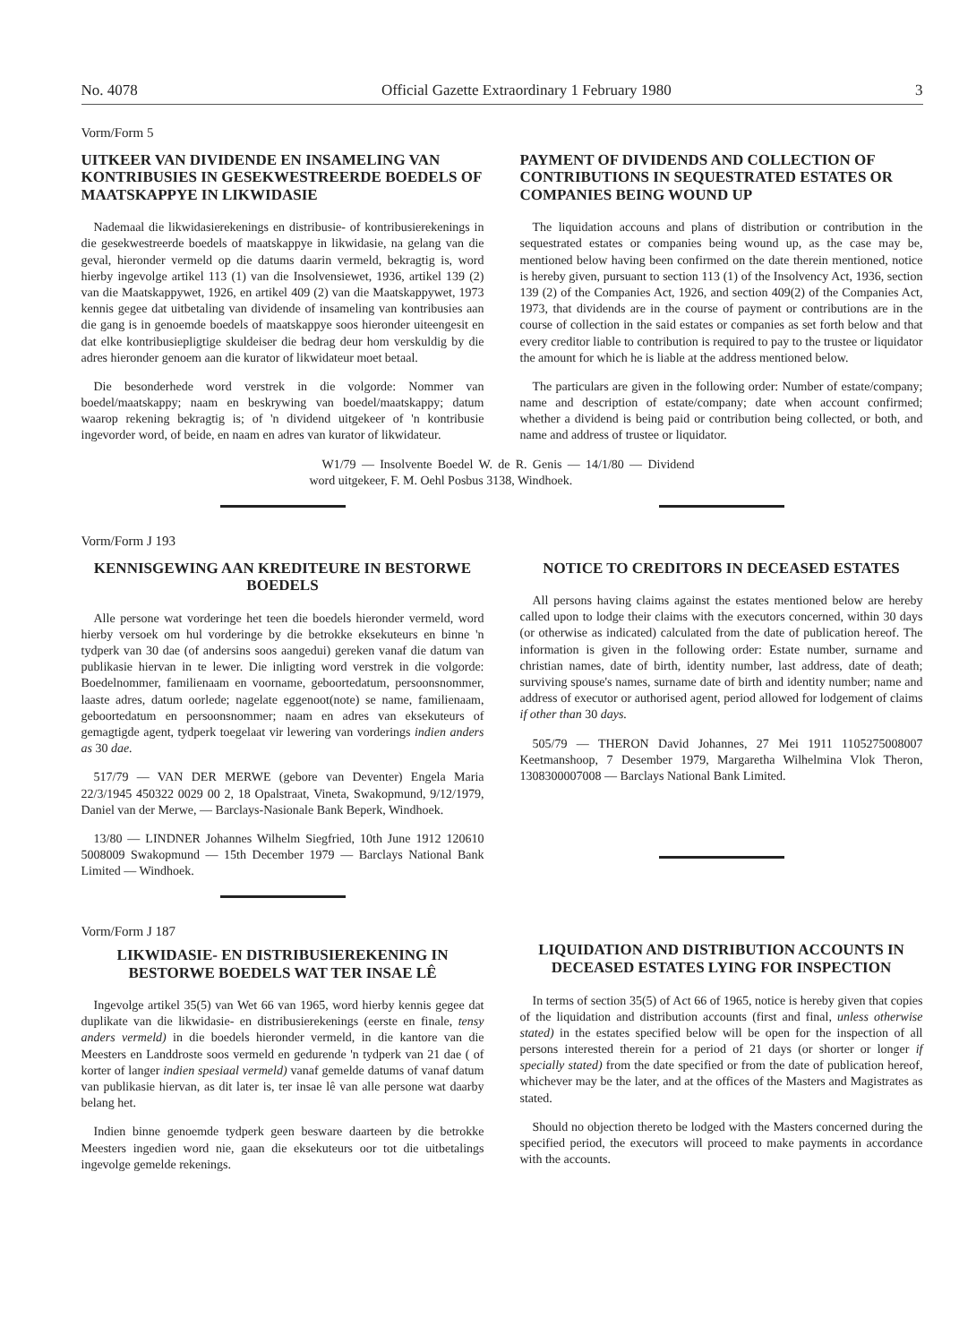No. 4078 Official Gazette Extraordinary 1 February 1980 3
Vorm/Form 5
UITKEER VAN DIVIDENDE EN INSAMELING VAN KONTRIBUSIES IN GESEKWESTREERDE BOEDELS OF MAATSKAPPYE IN LIKWIDASIE
Nademaal die likwidasierekenings en distribusie- of kontribusierekenings in die gesekwestreerde boedels of maatskappye in likwidasie, na gelang van die geval, hieronder vermeld op die datums daarin vermeld, bekragtig is, word hierby ingevolge artikel 113 (1) van die Insolvensiewet, 1936, artikel 139 (2) van die Maatskappywet, 1926, en artikel 409 (2) van die Maatskappywet, 1973 kennis gegee dat uitbetaling van dividende of insameling van kontribusies aan die gang is in genoemde boedels of maatskappye soos hieronder uiteengesit en dat elke kontribusiepligtige skuldeiser die bedrag deur hom verskuldig by die adres hieronder genoem aan die kurator of likwidateur moet betaal.
Die besonderhede word verstrek in die volgorde: Nommer van boedel/maatskappy; naam en beskrywing van boedel/maatskappy; datum waarop rekening bekragtig is; of 'n dividend uitgekeer of 'n kontribusie ingevorder word, of beide, en naam en adres van kurator of likwidateur.
PAYMENT OF DIVIDENDS AND COLLECTION OF CONTRIBUTIONS IN SEQUESTRATED ESTATES OR COMPANIES BEING WOUND UP
The liquidation accouns and plans of distribution or contribution in the sequestrated estates or companies being wound up, as the case may be, mentioned below having been confirmed on the date therein mentioned, notice is hereby given, pursuant to section 113 (1) of the Insolvency Act, 1936, section 139 (2) of the Companies Act, 1926, and section 409(2) of the Companies Act, 1973, that dividends are in the course of payment or contributions are in the course of collection in the said estates or companies as set forth below and that every creditor liable to contribution is required to pay to the trustee or liquidator the amount for which he is liable at the address mentioned below.
The particulars are given in the following order: Number of estate/company; name and description of estate/company; date when account confirmed; whether a dividend is being paid or contribution being collected, or both, and name and address of trustee or liquidator.
W1/79 — Insolvente Boedel W. de R. Genis — 14/1/80 — Dividend word uitgekeer, F. M. Oehl Posbus 3138, Windhoek.
Vorm/Form J 193
KENNISGEWING AAN KREDITEURE IN BESTORWE BOEDELS
Alle persone wat vorderinge het teen die boedels hieronder vermeld, word hierby versoek om hul vorderinge by die betrokke eksekuteurs en binne 'n tydperk van 30 dae (of andersins soos aangedui) gereken vanaf die datum van publikasie hiervan in te lewer. Die inligting word verstrek in die volgorde: Boedelnommer, familienaam en voorname, geboortedatum, persoonsnommer, laaste adres, datum oorlede; nagelate eggenoot(note) se name, familienaam, geboortedatum en persoonsnommer; naam en adres van eksekuteurs of gemagtigde agent, tydperk toegelaat vir lewering van vorderings indien anders as 30 dae.
517/79 — VAN DER MERWE (gebore van Deventer) Engela Maria 22/3/1945 450322 0029 00 2, 18 Opalstraat, Vineta, Swakopmund, 9/12/1979, Daniel van der Merwe, — Barclays-Nasionale Bank Beperk, Windhoek.
13/80 — LINDNER Johannes Wilhelm Siegfried, 10th June 1912 120610 5008009 Swakopmund — 15th December 1979 — Barclays National Bank Limited — Windhoek.
NOTICE TO CREDITORS IN DECEASED ESTATES
All persons having claims against the estates mentioned below are hereby called upon to lodge their claims with the executors concerned, within 30 days (or otherwise as indicated) calculated from the date of publication hereof. The information is given in the following order: Estate number, surname and christian names, date of birth, identity number, last address, date of death; surviving spouse's names, surname date of birth and identity number; name and address of executor or authorised agent, period allowed for lodgement of claims if other than 30 days.
505/79 — THERON David Johannes, 27 Mei 1911 1105275008007 Keetmanshoop, 7 Desember 1979, Margaretha Wilhelmina Vlok Theron, 1308300007008 — Barclays National Bank Limited.
Vorm/Form J 187
LIKWIDASIE- EN DISTRIBUSIEREKENING IN BESTORWE BOEDELS WAT TER INSAE LÊ
Ingevolge artikel 35(5) van Wet 66 van 1965, word hierby kennis gegee dat duplikate van die likwidasie- en distribusierekenings (eerste en finale, tensy anders vermeld) in die boedels hieronder vermeld, in die kantore van die Meesters en Landdroste soos vermeld en gedurende 'n tydperk van 21 dae ( of korter of langer indien spesiaal vermeld) vanaf gemelde datums of vanaf datum van publikasie hiervan, as dit later is, ter insae lê van alle persone wat daarby belang het.
Indien binne genoemde tydperk geen besware daarteen by die betrokke Meesters ingedien word nie, gaan die eksekuteurs oor tot die uitbetalings ingevolge gemelde rekenings.
LIQUIDATION AND DISTRIBUTION ACCOUNTS IN DECEASED ESTATES LYING FOR INSPECTION
In terms of section 35(5) of Act 66 of 1965, notice is hereby given that copies of the liquidation and distribution accounts (first and final, unless otherwise stated) in the estates specified below will be open for the inspection of all persons interested therein for a period of 21 days (or shorter or longer if specially stated) from the date specified or from the date of publication hereof, whichever may be the later, and at the offices of the Masters and Magistrates as stated.
Should no objection thereto be lodged with the Masters concerned during the specified period, the executors will proceed to make payments in accordance with the accounts.